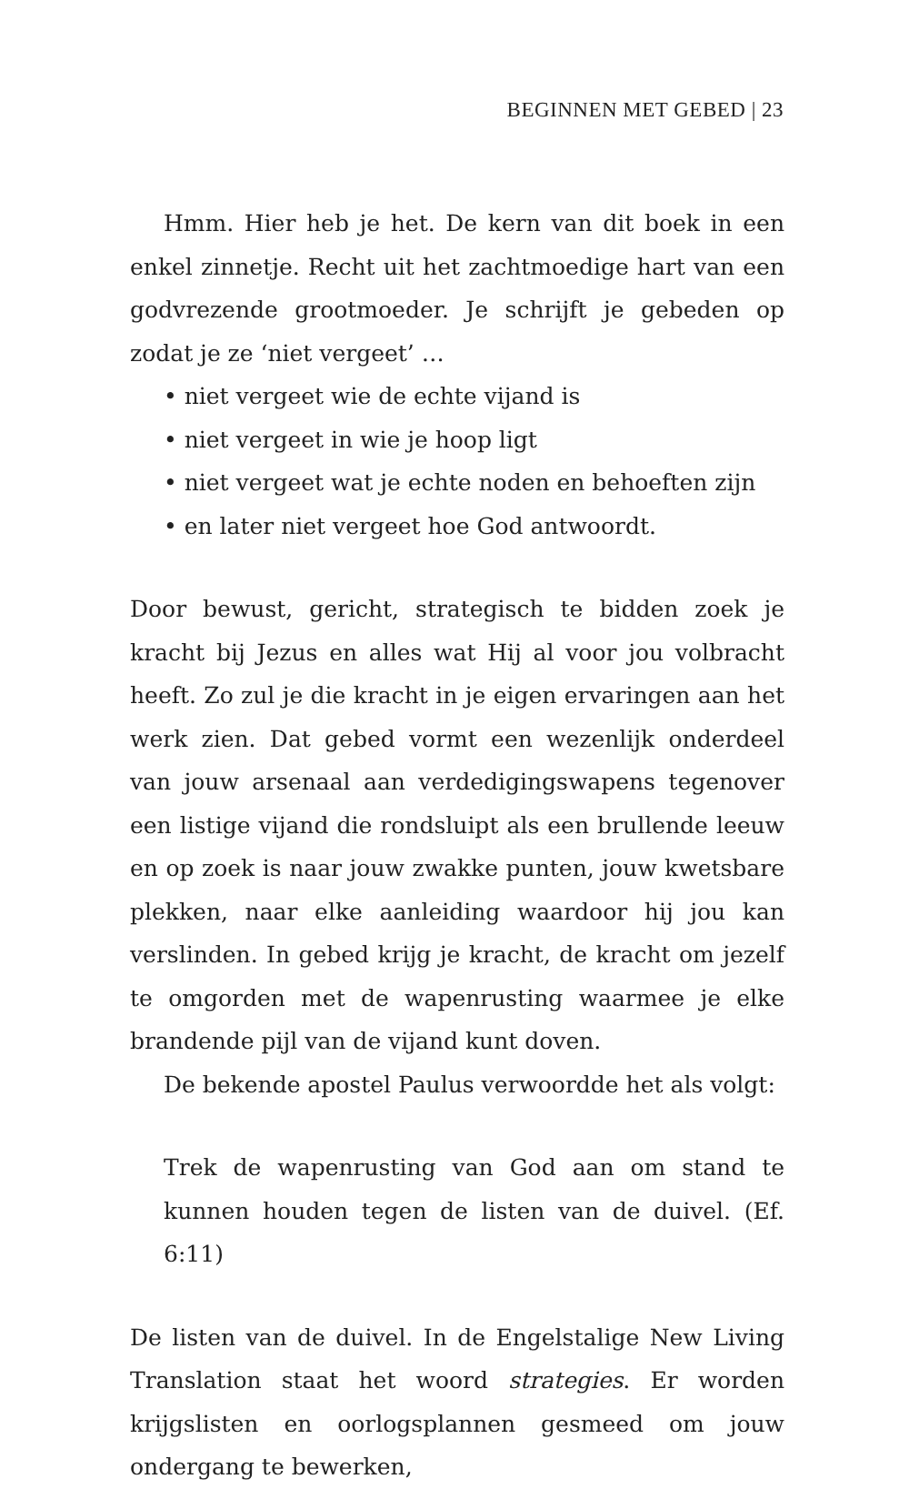BEGINNEN MET GEBED | 23
Hmm. Hier heb je het. De kern van dit boek in een enkel zinnetje. Recht uit het zachtmoedige hart van een godvrezende grootmoeder. Je schrijft je gebeden op zodat je ze ‘niet vergeet’ …
• niet vergeet wie de echte vijand is
• niet vergeet in wie je hoop ligt
• niet vergeet wat je echte noden en behoeften zijn
• en later niet vergeet hoe God antwoordt.
Door bewust, gericht, strategisch te bidden zoek je kracht bij Jezus en alles wat Hij al voor jou volbracht heeft. Zo zul je die kracht in je eigen ervaringen aan het werk zien. Dat gebed vormt een wezenlijk onderdeel van jouw arsenaal aan verdedigingswapens tegenover een listige vijand die rondsluipt als een brullende leeuw en op zoek is naar jouw zwakke punten, jouw kwetsbare plekken, naar elke aanleiding waardoor hij jou kan verslinden. In gebed krijg je kracht, de kracht om jezelf te omgorden met de wapenrusting waarmee je elke brandende pijl van de vijand kunt doven.
De bekende apostel Paulus verwoordde het als volgt:
Trek de wapenrusting van God aan om stand te kunnen houden tegen de listen van de duivel. (Ef. 6:11)
De listen van de duivel. In de Engelstalige New Living Translation staat het woord strategies. Er worden krijgslisten en oorlogsplannen gesmeed om jouw ondergang te bewerken,